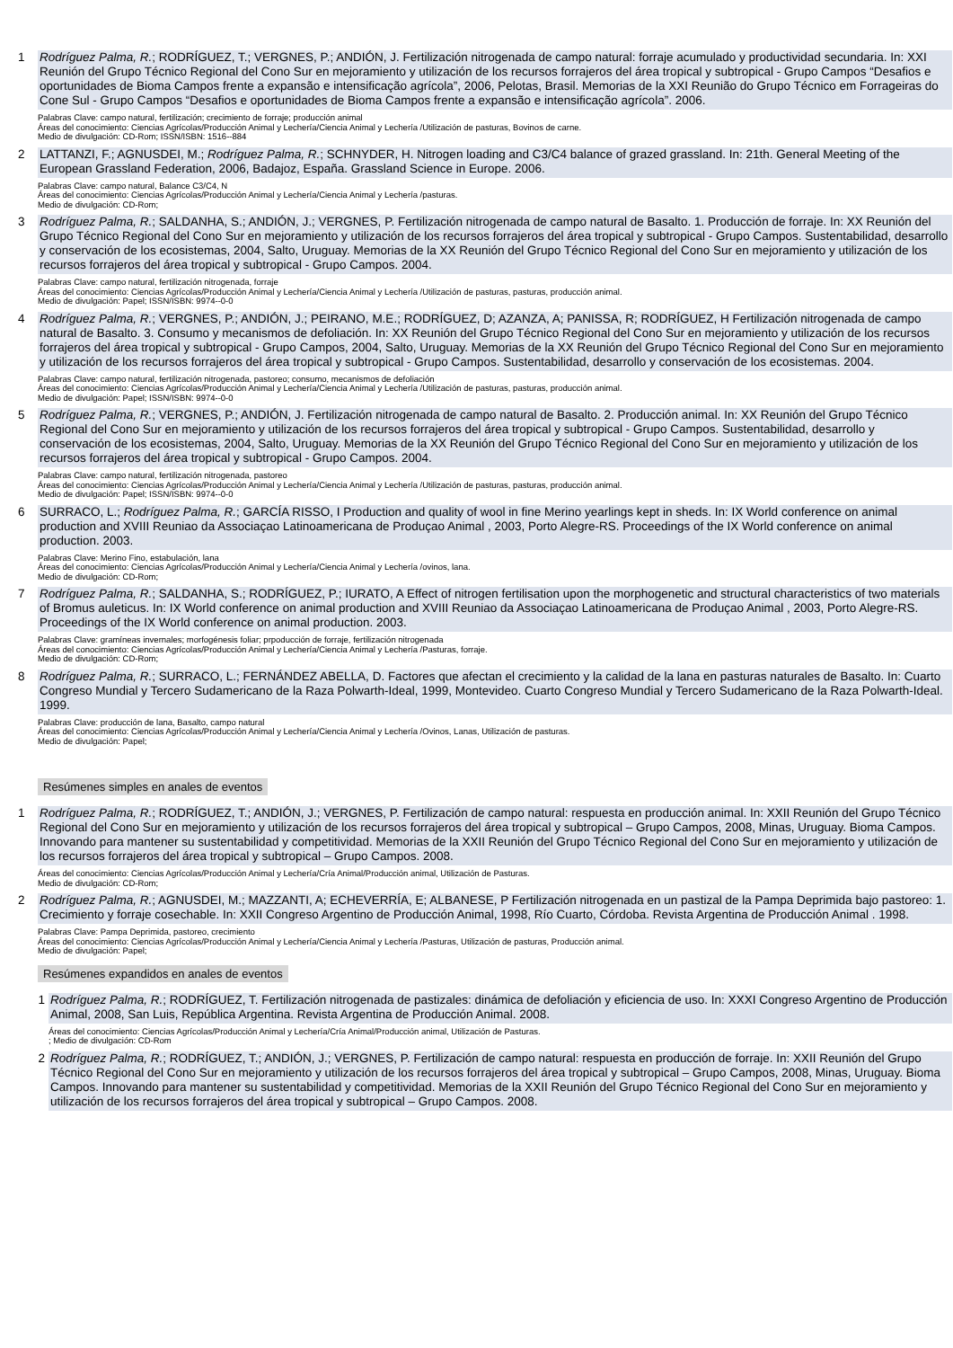1 Rodríguez Palma, R.; RODRÍGUEZ, T.; VERGNES, P.; ANDIÓN, J. Fertilización nitrogenada de campo natural: forraje acumulado y productividad secundaria. In: XXI Reunión del Grupo Técnico Regional del Cono Sur en mejoramiento y utilización de los recursos forrajeros del área tropical y subtropical - Grupo Campos “Desafios e oportunidades de Bioma Campos frente a expansão e intensificação agrícola”, 2006, Pelotas, Brasil. Memorias de la XXI Reunião do Grupo Técnico em Forrageiras do Cone Sul - Grupo Campos “Desafios e oportunidades de Bioma Campos frente a expansão e intensificação agrícola”. 2006.
Palabras Clave: campo natural, fertilización; crecimiento de forraje; producción animal
Áreas del conocimiento: Ciencias Agrícolas/Producción Animal y Lechería/Ciencia Animal y Lechería /Utilización de pasturas, Bovinos de carne.
Medio de divulgación: CD-Rom; ISSN/ISBN: 1516--884
2 LATTANZI, F.; AGNUSDEI, M.; Rodríguez Palma, R.; SCHNYDER, H. Nitrogen loading and C3/C4 balance of grazed grassland. In: 21th. General Meeting of the European Grassland Federation, 2006, Badajoz, España. Grassland Science in Europe. 2006.
Palabras Clave: campo natural, Balance C3/C4, N
Áreas del conocimiento: Ciencias Agrícolas/Producción Animal y Lechería/Ciencia Animal y Lechería /pasturas.
Medio de divulgación: CD-Rom;
3 Rodríguez Palma, R.; SALDANHA, S.; ANDIÓN, J.; VERGNES, P. Fertilización nitrogenada de campo natural de Basalto. 1. Producción de forraje. In: XX Reunión del Grupo Técnico Regional del Cono Sur en mejoramiento y utilización de los recursos forrajeros del área tropical y subtropical - Grupo Campos. Sustentabilidad, desarrollo y conservación de los ecosistemas, 2004, Salto, Uruguay. Memorias de la XX Reunión del Grupo Técnico Regional del Cono Sur en mejoramiento y utilización de los recursos forrajeros del área tropical y subtropical - Grupo Campos. 2004.
Palabras Clave: campo natural, fertilización nitrogenada, forraje
Áreas del conocimiento: Ciencias Agrícolas/Producción Animal y Lechería/Ciencia Animal y Lechería /Utilización de pasturas, pasturas, producción animal.
Medio de divulgación: Papel; ISSN/ISBN: 9974--0-0
4 Rodríguez Palma, R.; VERGNES, P.; ANDIÓN, J.; PEIRANO, M.E.; RODRÍGUEZ, D; AZANZA, A; PANISSA, R; RODRÍGUEZ, H Fertilización nitrogenada de campo natural de Basalto. 3. Consumo y mecanismos de defoliación. In: XX Reunión del Grupo Técnico Regional del Cono Sur en mejoramiento y utilización de los recursos forrajeros del área tropical y subtropical - Grupo Campos, 2004, Salto, Uruguay. Memorias de la XX Reunión del Grupo Técnico Regional del Cono Sur en mejoramiento y utilización de los recursos forrajeros del área tropical y subtropical - Grupo Campos. Sustentabilidad, desarrollo y conservación de los ecosistemas. 2004.
Palabras Clave: campo natural, fertilización nitrogenada, pastoreo; consumo, mecanismos de defoliación
Áreas del conocimiento: Ciencias Agrícolas/Producción Animal y Lechería/Ciencia Animal y Lechería /Utilización de pasturas, pasturas, producción animal.
Medio de divulgación: Papel; ISSN/ISBN: 9974--0-0
5 Rodríguez Palma, R.; VERGNES, P.; ANDIÓN, J. Fertilización nitrogenada de campo natural de Basalto. 2. Producción animal. In: XX Reunión del Grupo Técnico Regional del Cono Sur en mejoramiento y utilización de los recursos forrajeros del área tropical y subtropical - Grupo Campos. Sustentabilidad, desarrollo y conservación de los ecosistemas, 2004, Salto, Uruguay. Memorias de la XX Reunión del Grupo Técnico Regional del Cono Sur en mejoramiento y utilización de los recursos forrajeros del área tropical y subtropical - Grupo Campos. 2004.
Palabras Clave: campo natural, fertilización nitrogenada, pastoreo
Áreas del conocimiento: Ciencias Agrícolas/Producción Animal y Lechería/Ciencia Animal y Lechería /Utilización de pasturas, pasturas, producción animal.
Medio de divulgación: Papel; ISSN/ISBN: 9974--0-0
6 SURRACO, L.; Rodríguez Palma, R.; GARCÍA RISSO, I Production and quality of wool in fine Merino yearlings kept in sheds. In: IX World conference on animal production and XVIII Reuniao da Associaçao Latinoamericana de Produçao Animal , 2003, Porto Alegre-RS. Proceedings of the IX World conference on animal production. 2003.
Palabras Clave: Merino Fino, estabulación, lana
Áreas del conocimiento: Ciencias Agrícolas/Producción Animal y Lechería/Ciencia Animal y Lechería /ovinos, lana.
Medio de divulgación: CD-Rom;
7 Rodríguez Palma, R.; SALDANHA, S.; RODRÍGUEZ, P.; IURATO, A Effect of nitrogen fertilisation upon the morphogenetic and structural characteristics of two materials of Bromus auleticus. In: IX World conference on animal production and XVIII Reuniao da Associaçao Latinoamericana de Produçao Animal , 2003, Porto Alegre-RS. Proceedings of the IX World conference on animal production. 2003.
Palabras Clave: gramíneas invernales; morfogénesis foliar; prpoducción de forraje, fertilización nitrogenada
Áreas del conocimiento: Ciencias Agrícolas/Producción Animal y Lechería/Ciencia Animal y Lechería /Pasturas, forraje.
Medio de divulgación: CD-Rom;
8 Rodríguez Palma, R.; SURRACO, L.; FERNÁNDEZ ABELLA, D. Factores que afectan el crecimiento y la calidad de la lana en pasturas naturales de Basalto. In: Cuarto Congreso Mundial y Tercero Sudamericano de la Raza Polwarth-Ideal, 1999, Montevideo. Cuarto Congreso Mundial y Tercero Sudamericano de la Raza Polwarth-Ideal. 1999.
Palabras Clave: producción de lana, Basalto, campo natural
Áreas del conocimiento: Ciencias Agrícolas/Producción Animal y Lechería/Ciencia Animal y Lechería /Ovinos, Lanas, Utilización de pasturas.
Medio de divulgación: Papel;
Resúmenes simples en anales de eventos
1 Rodríguez Palma, R.; RODRÍGUEZ, T.; ANDIÓN, J.; VERGNES, P. Fertilización de campo natural: respuesta en producción animal. In: XXII Reunión del Grupo Técnico Regional del Cono Sur en mejoramiento y utilización de los recursos forrajeros del área tropical y subtropical – Grupo Campos, 2008, Minas, Uruguay. Bioma Campos. Innovando para mantener su sustentabilidad y competitividad. Memorias de la XXII Reunión del Grupo Técnico Regional del Cono Sur en mejoramiento y utilización de los recursos forrajeros del área tropical y subtropical – Grupo Campos. 2008.
Áreas del conocimiento: Ciencias Agrícolas/Producción Animal y Lechería/Cría Animal/Producción animal, Utilización de Pasturas.
Medio de divulgación: CD-Rom;
2 Rodríguez Palma, R.; AGNUSDEI, M.; MAZZANTI, A; ECHEVERRÍA, E; ALBANESE, P Fertilización nitrogenada en un pastizal de la Pampa Deprimida bajo pastoreo: 1. Crecimiento y forraje cosechable. In: XXII Congreso Argentino de Producción Animal, 1998, Río Cuarto, Córdoba. Revista Argentina de Producción Animal . 1998.
Palabras Clave: Pampa Deprimida, pastoreo, crecimiento
Áreas del conocimiento: Ciencias Agrícolas/Producción Animal y Lechería/Ciencia Animal y Lechería /Pasturas, Utilización de pasturas, Producción animal.
Medio de divulgación: Papel;
Resúmenes expandidos en anales de eventos
1 Rodríguez Palma, R.; RODRÍGUEZ, T. Fertilización nitrogenada de pastizales: dinámica de defoliación y eficiencia de uso. In: XXXI Congreso Argentino de Producción Animal, 2008, San Luis, República Argentina. Revista Argentina de Producción Animal. 2008.
Áreas del conocimiento: Ciencias Agrícolas/Producción Animal y Lechería/Cría Animal/Producción animal, Utilización de Pasturas.
; Medio de divulgación: CD-Rom
2 Rodríguez Palma, R.; RODRÍGUEZ, T.; ANDIÓN, J.; VERGNES, P. Fertilización de campo natural: respuesta en producción de forraje. In: XXII Reunión del Grupo Técnico Regional del Cono Sur en mejoramiento y utilización de los recursos forrajeros del área tropical y subtropical – Grupo Campos, 2008, Minas, Uruguay. Bioma Campos. Innovando para mantener su sustentabilidad y competitividad. Memorias de la XXII Reunión del Grupo Técnico Regional del Cono Sur en mejoramiento y utilización de los recursos forrajeros del área tropical y subtropical – Grupo Campos. 2008.